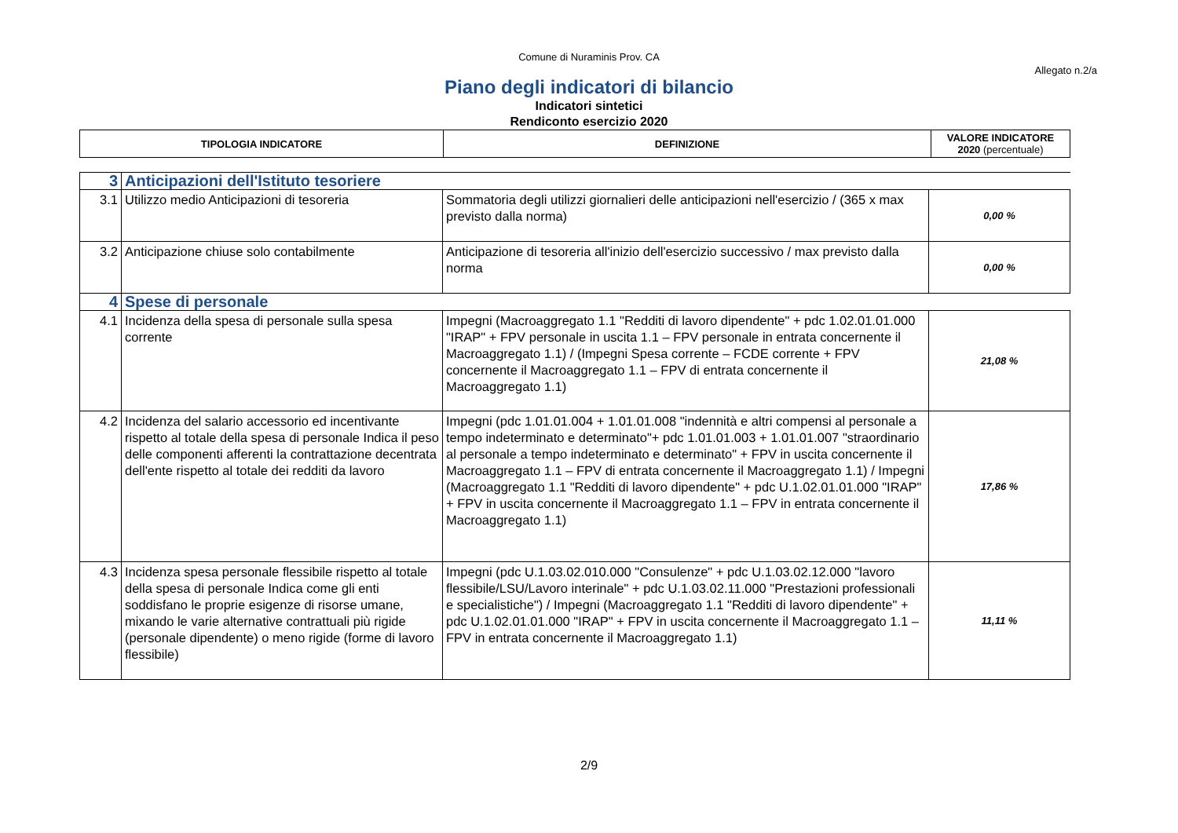Comune di Nuraminis Prov. CA
Allegato n.2/a
Piano degli indicatori di bilancio
Indicatori sintetici
Rendiconto esercizio 2020
| TIPOLOGIA INDICATORE | DEFINIZIONE | VALORE INDICATORE 2020 (percentuale) |
| 3 | Anticipazioni dell'Istituto tesoriere | | |
| 3.1 | Utilizzo medio Anticipazioni di tesoreria | Sommatoria degli utilizzi giornalieri delle anticipazioni nell'esercizio / (365 x max previsto dalla norma) | 0,00 % |
| 3.2 | Anticipazione chiuse solo contabilmente | Anticipazione di tesoreria all'inizio dell'esercizio successivo / max previsto dalla norma | 0,00 % |
| 4 | Spese di personale | | |
| 4.1 | Incidenza della spesa di personale sulla spesa corrente | Impegni (Macroaggregato 1.1 "Redditi di lavoro dipendente" + pdc 1.02.01.01.000 "IRAP" + FPV personale in uscita 1.1 – FPV personale in entrata concernente il Macroaggregato 1.1) / (Impegni Spesa corrente – FCDE corrente + FPV concernente il Macroaggregato 1.1 – FPV di entrata concernente il Macroaggregato 1.1) | 21,08 % |
| 4.2 | Incidenza del salario accessorio ed incentivante rispetto al totale della spesa di personale Indica il peso delle componenti afferenti la contrattazione decentrata dell'ente rispetto al totale dei redditi da lavoro | Impegni (pdc 1.01.01.004 + 1.01.01.008 "indennità e altri compensi al personale a tempo indeterminato e determinato"+ pdc 1.01.01.003 + 1.01.01.007 "straordinario al personale a tempo indeterminato e determinato" + FPV in uscita concernente il Macroaggregato 1.1 – FPV di entrata concernente il Macroaggregato 1.1) / Impegni (Macroaggregato 1.1 "Redditi di lavoro dipendente" + pdc U.1.02.01.01.000 "IRAP" + FPV in uscita concernente il Macroaggregato 1.1 – FPV in entrata concernente il Macroaggregato 1.1) | 17,86 % |
| 4.3 | Incidenza spesa personale flessibile rispetto al totale della spesa di personale Indica come gli enti soddisfano le proprie esigenze di risorse umane, mixando le varie alternative contrattuali più rigide (personale dipendente) o meno rigide (forme di lavoro flessibile) | Impegni (pdc U.1.03.02.010.000 "Consulenze" + pdc U.1.03.02.12.000 "lavoro flessibile/LSU/Lavoro interinale" + pdc U.1.03.02.11.000 "Prestazioni professionali e specialistiche") / Impegni (Macroaggregato 1.1 "Redditi di lavoro dipendente" + pdc U.1.02.01.01.000 "IRAP" + FPV in uscita concernente il Macroaggregato 1.1 – FPV in entrata concernente il Macroaggregato 1.1) | 11,11 % |
2/9